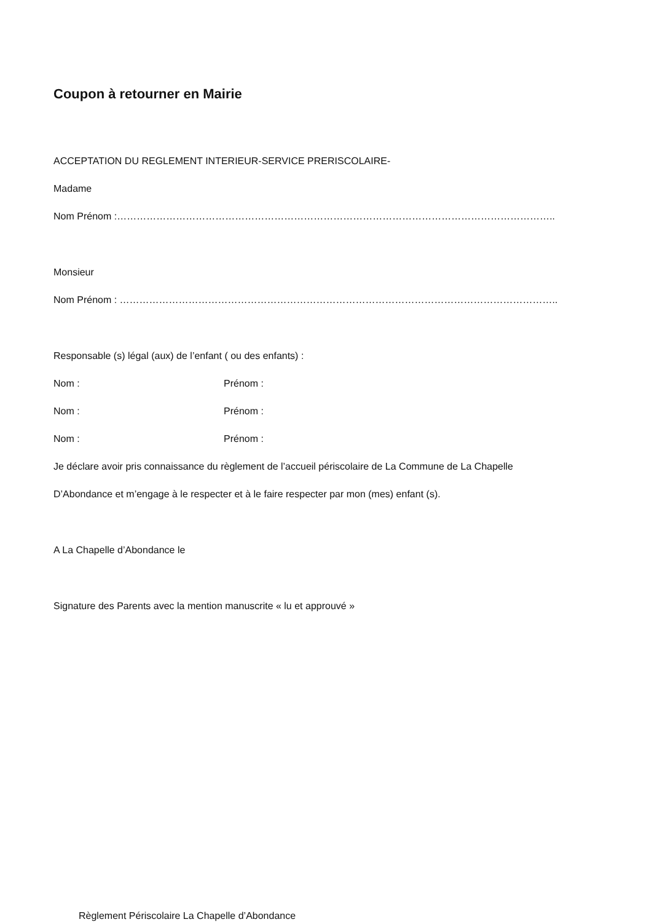Coupon à retourner en Mairie
ACCEPTATION DU REGLEMENT INTERIEUR-SERVICE PRERISCOLAIRE-
Madame
Nom Prénom :……………………………………………………………………………………………………………………..
Monsieur
Nom Prénom : ……………………………………………………………………………………………………………………..
Responsable (s) légal (aux) de l’enfant ( ou des enfants) :
Nom : Prénom :
Nom : Prénom :
Nom : Prénom :
Je déclare avoir pris connaissance du règlement de l’accueil périscolaire de La Commune de La Chapelle
D’Abondance et m’engage à le respecter et à le faire respecter par mon (mes) enfant (s).
A La Chapelle d’Abondance le
Signature des Parents avec la mention manuscrite « lu et approuvé »
Règlement Périscolaire La Chapelle d’Abondance